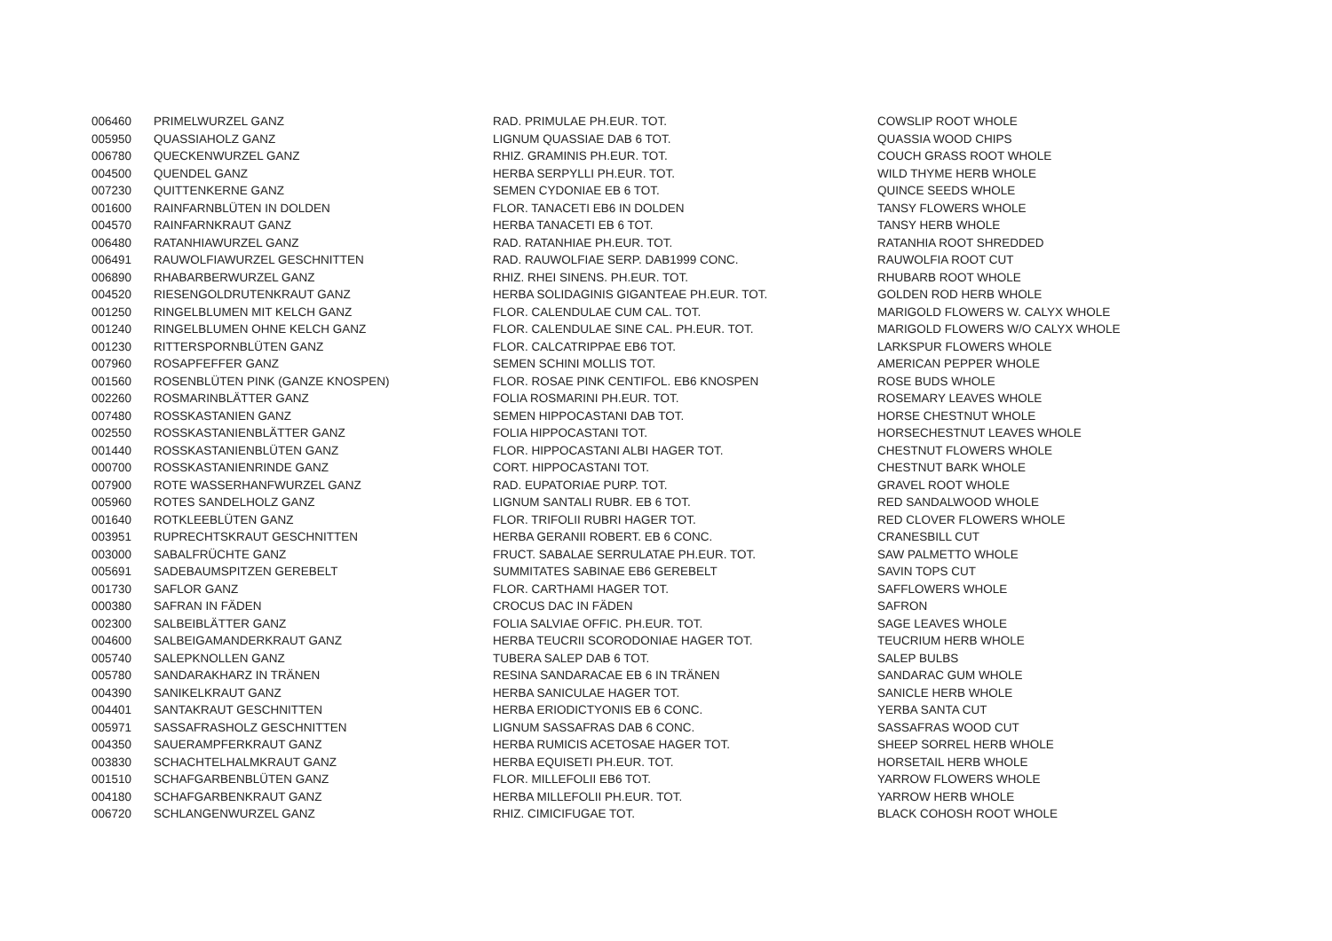| 006460 | PRIMELWURZEL GANZ | RAD. PRIMULAE PH.EUR. TOT. | COWSLIP ROOT WHOLE |
| 005950 | QUASSIAHOLZ GANZ | LIGNUM QUASSIAE DAB 6 TOT. | QUASSIA WOOD CHIPS |
| 006780 | QUECKENWURZEL GANZ | RHIZ. GRAMINIS PH.EUR. TOT. | COUCH GRASS ROOT WHOLE |
| 004500 | QUENDEL GANZ | HERBA SERPYLLI PH.EUR. TOT. | WILD THYME HERB WHOLE |
| 007230 | QUITTENKERNE GANZ | SEMEN CYDONIAE EB 6 TOT. | QUINCE SEEDS WHOLE |
| 001600 | RAINFARNBLÜTEN IN DOLDEN | FLOR. TANACETI EB6 IN DOLDEN | TANSY FLOWERS WHOLE |
| 004570 | RAINFARNKRAUT GANZ | HERBA TANACETI EB 6 TOT. | TANSY HERB WHOLE |
| 006480 | RATANHIAWURZEL GANZ | RAD. RATANHIAE PH.EUR. TOT. | RATANHIA ROOT SHREDDED |
| 006491 | RAUWOLFIAWURZEL GESCHNITTEN | RAD. RAUWOLFIAE SERP. DAB1999 CONC. | RAUWOLFIA ROOT CUT |
| 006890 | RHABARBERWURZEL GANZ | RHIZ. RHEI SINENS. PH.EUR. TOT. | RHUBARB ROOT WHOLE |
| 004520 | RIESENGOLDRUTENKRAUT GANZ | HERBA SOLIDAGINIS GIGANTEAE PH.EUR. TOT. | GOLDEN ROD HERB WHOLE |
| 001250 | RINGELBLUMEN MIT KELCH GANZ | FLOR. CALENDULAE CUM CAL. TOT. | MARIGOLD FLOWERS W. CALYX WHOLE |
| 001240 | RINGELBLUMEN OHNE KELCH GANZ | FLOR. CALENDULAE SINE CAL. PH.EUR. TOT. | MARIGOLD FLOWERS W/O CALYX WHOLE |
| 001230 | RITTERSPORNBLÜTEN GANZ | FLOR. CALCATRIPPAE EB6 TOT. | LARKSPUR FLOWERS WHOLE |
| 007960 | ROSAPFEFFER GANZ | SEMEN SCHINI MOLLIS TOT. | AMERICAN PEPPER WHOLE |
| 001560 | ROSENBLÜTEN PINK (GANZE KNOSPEN) | FLOR. ROSAE PINK CENTIFOL. EB6 KNOSPEN | ROSE BUDS WHOLE |
| 002260 | ROSMARINBLÄTTER GANZ | FOLIA ROSMARINI PH.EUR. TOT. | ROSEMARY LEAVES WHOLE |
| 007480 | ROSSKASTANIEN GANZ | SEMEN HIPPOCASTANI DAB TOT. | HORSE CHESTNUT WHOLE |
| 002550 | ROSSKASTANIENBLÄTTER GANZ | FOLIA HIPPOCASTANI TOT. | HORSECHESTNUT LEAVES WHOLE |
| 001440 | ROSSKASTANIENBLÜTEN GANZ | FLOR. HIPPOCASTANI ALBI HAGER TOT. | CHESTNUT FLOWERS WHOLE |
| 000700 | ROSSKASTANIENRINDE GANZ | CORT. HIPPOCASTANI TOT. | CHESTNUT BARK WHOLE |
| 007900 | ROTE WASSERHANFWURZEL GANZ | RAD. EUPATORIAE PURP. TOT. | GRAVEL ROOT WHOLE |
| 005960 | ROTES SANDELHOLZ GANZ | LIGNUM SANTALI RUBR. EB 6 TOT. | RED SANDALWOOD WHOLE |
| 001640 | ROTKLEEBLÜTEN GANZ | FLOR. TRIFOLII RUBRI HAGER TOT. | RED CLOVER FLOWERS WHOLE |
| 003951 | RUPRECHTSKRAUT GESCHNITTEN | HERBA GERANII ROBERT. EB 6 CONC. | CRANESBILL CUT |
| 003000 | SABALFRÜCHTE GANZ | FRUCT. SABALAE SERRULATAE PH.EUR. TOT. | SAW PALMETTO WHOLE |
| 005691 | SADEBAUMSPITZEN GEREBELT | SUMMITATES SABINAE EB6 GEREBELT | SAVIN TOPS CUT |
| 001730 | SAFLOR GANZ | FLOR. CARTHAMI HAGER TOT. | SAFFLOWERS WHOLE |
| 000380 | SAFRAN IN FÄDEN | CROCUS DAC IN FÄDEN | SAFRON |
| 002300 | SALBEIBLÄTTER GANZ | FOLIA SALVIAE OFFIC. PH.EUR. TOT. | SAGE LEAVES WHOLE |
| 004600 | SALBEIGAMANDERKRAUT GANZ | HERBA TEUCRII SCORODONIAE HAGER TOT. | TEUCRIUM HERB WHOLE |
| 005740 | SALEPKNOLLEN GANZ | TUBERA SALEP DAB 6 TOT. | SALEP BULBS |
| 005780 | SANDARAKHARZ IN TRÄNEN | RESINA SANDARACAE EB 6 IN TRÄNEN | SANDARAC GUM WHOLE |
| 004390 | SANIKELKRAUT GANZ | HERBA SANICULAE HAGER TOT. | SANICLE HERB WHOLE |
| 004401 | SANTAKRAUT GESCHNITTEN | HERBA ERIODICTYONIS EB 6 CONC. | YERBA SANTA CUT |
| 005971 | SASSAFRASHOLZ GESCHNITTEN | LIGNUM SASSAFRAS DAB 6 CONC. | SASSAFRAS WOOD CUT |
| 004350 | SAUERAMPFERKRAUT GANZ | HERBA RUMICIS ACETOSAE HAGER TOT. | SHEEP SORREL HERB WHOLE |
| 003830 | SCHACHTELHALMKRAUT GANZ | HERBA EQUISETI PH.EUR. TOT. | HORSETAIL HERB WHOLE |
| 001510 | SCHAFGARBENBLÜTEN GANZ | FLOR. MILLEFOLII EB6 TOT. | YARROW FLOWERS WHOLE |
| 004180 | SCHAFGARBENKRAUT GANZ | HERBA MILLEFOLII PH.EUR. TOT. | YARROW HERB WHOLE |
| 006720 | SCHLANGENWURZEL GANZ | RHIZ. CIMICIFUGAE TOT. | BLACK COHOSH ROOT WHOLE |